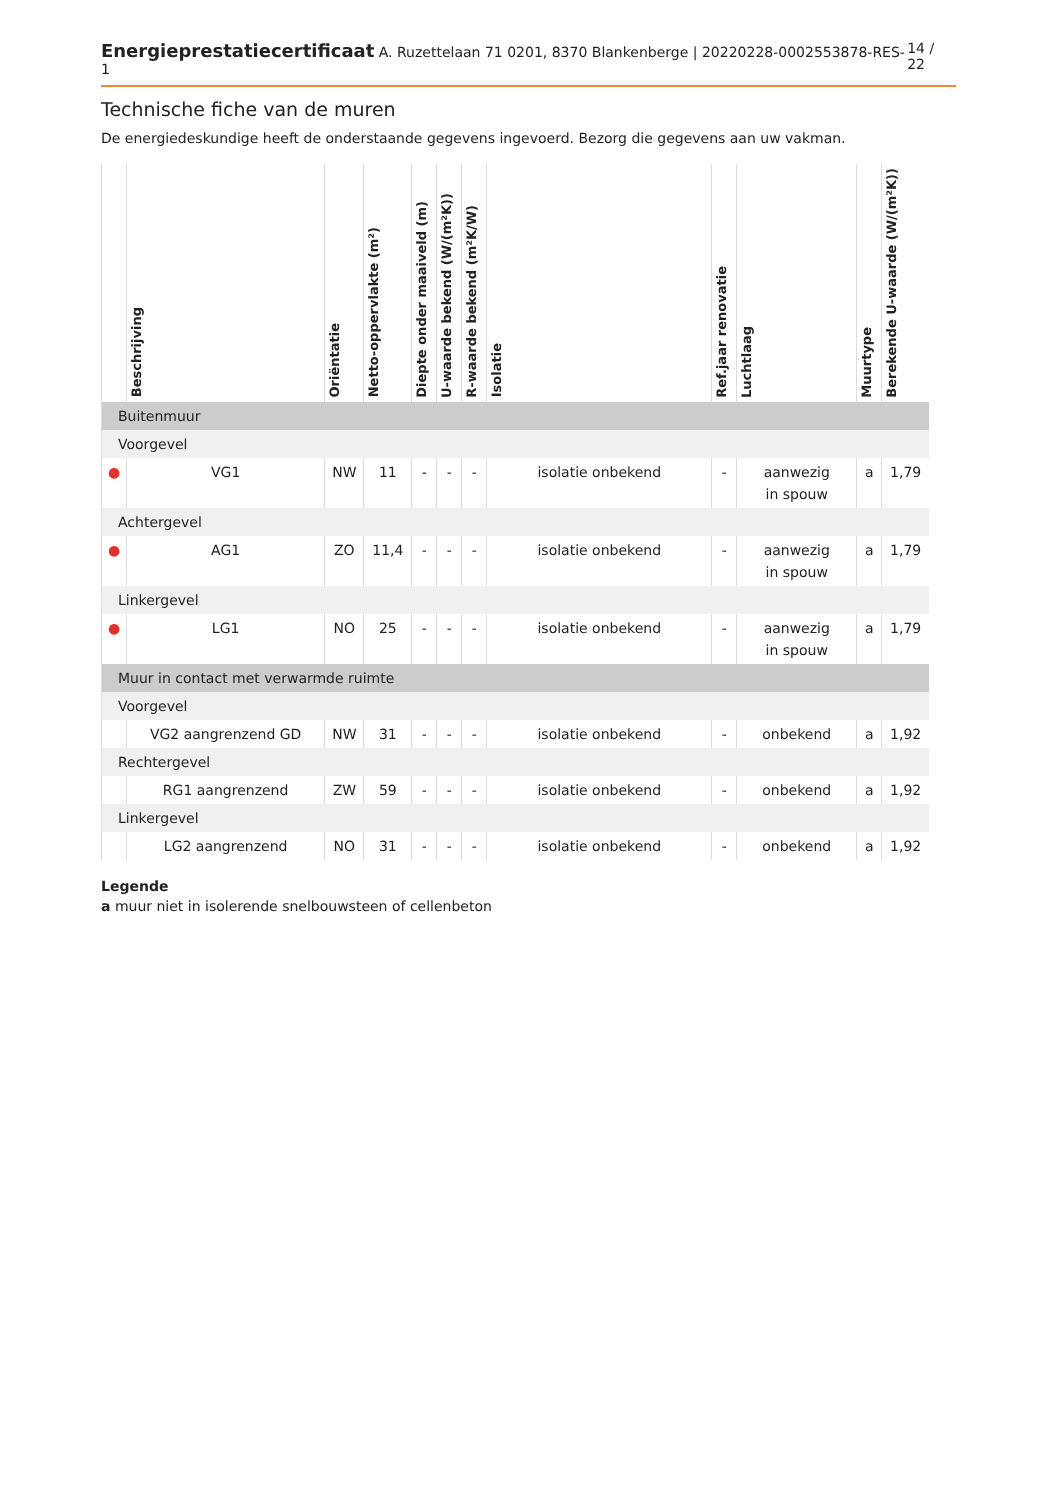Energieprestatiecertificaat A. Ruzettelaan 71 0201, 8370 Blankenberge | 20220228-0002553878-RES-1 14 / 22
Technische fiche van de muren
De energiedeskundige heeft de onderstaande gegevens ingevoerd. Bezorg die gegevens aan uw vakman.
| | Beschrijving | Oriëntatie | Netto-oppervlakte (m²) | Diepte onder maaiveld (m) | U-waarde bekend (W/(m²K)) | R-waarde bekend (m²K/W) | Isolatie | Ref.jaar renovatie | Luchtlaag | Muurtype | Berekende U-waarde (W/(m²K)) |
| --- | --- | --- | --- | --- | --- | --- | --- | --- | --- | --- | --- |
| Buitenmuur | | | | | | | | | | | |
| Voorgevel | | | | | | | | | | | |
| ● | VG1 | NW | 11 | - | - | - | isolatie onbekend | - | aanwezig in spouw | a | 1,79 |
| Achtergevel | | | | | | | | | | | |
| ● | AG1 | ZO | 11,4 | - | - | - | isolatie onbekend | - | aanwezig in spouw | a | 1,79 |
| Linkergevel | | | | | | | | | | | |
| ● | LG1 | NO | 25 | - | - | - | isolatie onbekend | - | aanwezig in spouw | a | 1,79 |
| Muur in contact met verwarmde ruimte | | | | | | | | | | | |
| Voorgevel | | | | | | | | | | | |
| | VG2 aangrenzend GD | NW | 31 | - | - | - | isolatie onbekend | - | onbekend | a | 1,92 |
| Rechtergevel | | | | | | | | | | | |
| | RG1 aangrenzend | ZW | 59 | - | - | - | isolatie onbekend | - | onbekend | a | 1,92 |
| Linkergevel | | | | | | | | | | | |
| | LG2 aangrenzend | NO | 31 | - | - | - | isolatie onbekend | - | onbekend | a | 1,92 |
Legende
a muur niet in isolerende snelbouwsteen of cellenbeton